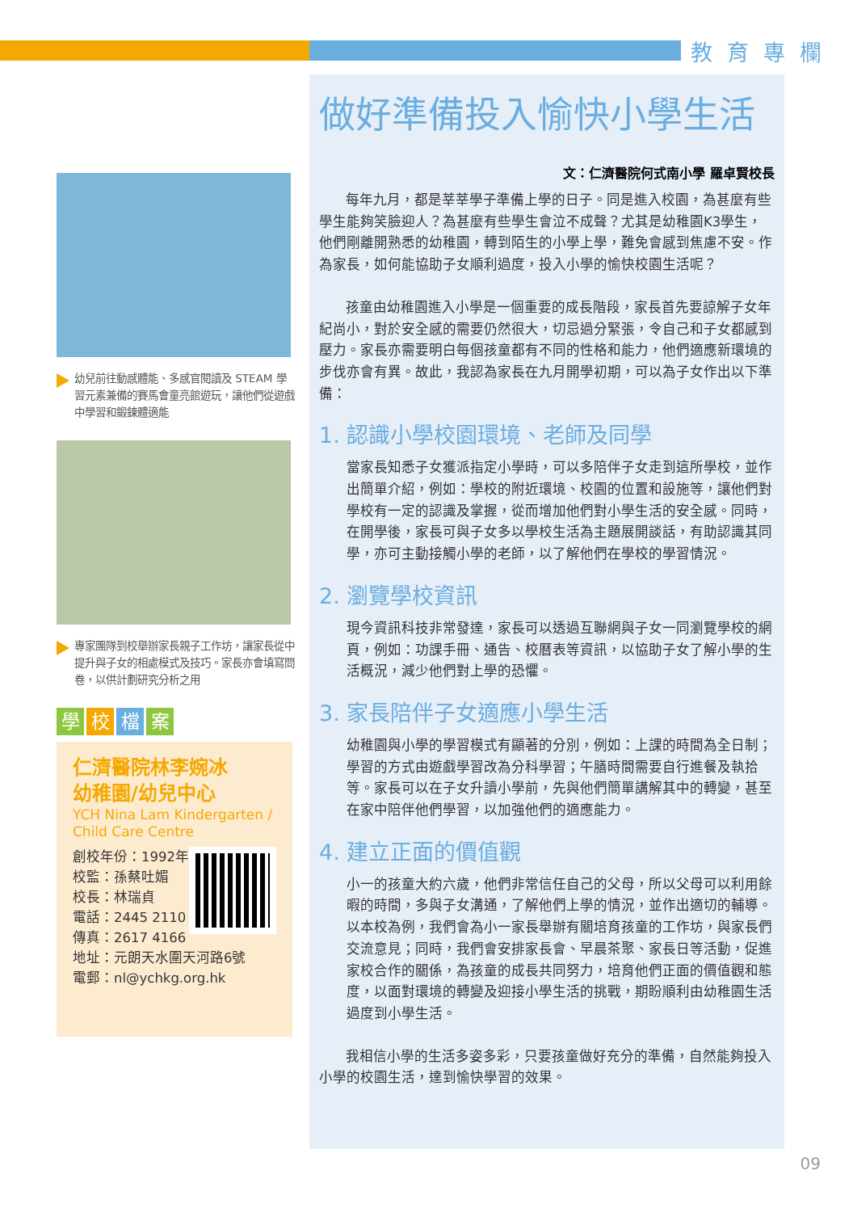教育專欄
幼兒前往動感體能、多感官閱讀及 STEAM 學習元素兼備的賽馬會童亮館遊玩，讓他們從遊戲中學習和鍛鍊體適能
專家團隊到校舉辦家長親子工作坊，讓家長從中提升與子女的相處模式及技巧。家長亦會填寫問卷，以供計劃研究分析之用
學校檔案
仁濟醫院林李婉冰
幼稚園/幼兒中心
YCH Nina Lam Kindergarten / Child Care Centre
創校年份：1992年
校監：孫蔡吐媚
校長：林瑞貞
電話：2445 2110
傳真：2617 4166
地址：元朗天水圍天河路6號
電郵：nl@ychkg.org.hk
做好準備投入愉快小學生活
文：仁濟醫院何式南小學 羅卓賢校長
每年九月，都是莘莘學子準備上學的日子。同是進入校園，為甚麼有些學生能夠笑臉迎人？為甚麼有些學生會泣不成聲？尤其是幼稚園K3學生，他們剛離開熟悉的幼稚園，轉到陌生的小學上學，難免會感到焦慮不安。作為家長，如何能協助子女順利過度，投入小學的愉快校園生活呢？
孩童由幼稚園進入小學是一個重要的成長階段，家長首先要諒解子女年紀尚小，對於安全感的需要仍然很大，切忌過分緊張，令自己和子女都感到壓力。家長亦需要明白每個孩童都有不同的性格和能力，他們適應新環境的步伐亦會有異。故此，我認為家長在九月開學初期，可以為子女作出以下準備：
1. 認識小學校園環境、老師及同學
當家長知悉子女獲派指定小學時，可以多陪伴子女走到這所學校，並作出簡單介紹，例如：學校的附近環境、校園的位置和設施等，讓他們對學校有一定的認識及掌握，從而增加他們對小學生活的安全感。同時，在開學後，家長可與子女多以學校生活為主題展開談話，有助認識其同學，亦可主動接觸小學的老師，以了解他們在學校的學習情況。
2. 瀏覽學校資訊
現今資訊科技非常發達，家長可以透過互聯網與子女一同瀏覽學校的網頁，例如：功課手冊、通告、校曆表等資訊，以協助子女了解小學的生活概況，減少他們對上學的恐懼。
3. 家長陪伴子女適應小學生活
幼稚園與小學的學習模式有顯著的分別，例如：上課的時間為全日制；學習的方式由遊戲學習改為分科學習；午膳時間需要自行進餐及執拾等。家長可以在子女升讀小學前，先與他們簡單講解其中的轉變，甚至在家中陪伴他們學習，以加強他們的適應能力。
4. 建立正面的價值觀
小一的孩童大約六歲，他們非常信任自己的父母，所以父母可以利用餘暇的時間，多與子女溝通，了解他們上學的情況，並作出適切的輔導。以本校為例，我們會為小一家長舉辦有關培育孩童的工作坊，與家長們交流意見；同時，我們會安排家長會、早晨茶聚、家長日等活動，促進家校合作的關係，為孩童的成長共同努力，培育他們正面的價值觀和態度，以面對環境的轉變及迎接小學生活的挑戰，期盼順利由幼稚園生活過度到小學生活。
我相信小學的生活多姿多彩，只要孩童做好充分的準備，自然能夠投入小學的校園生活，達到愉快學習的效果。
09